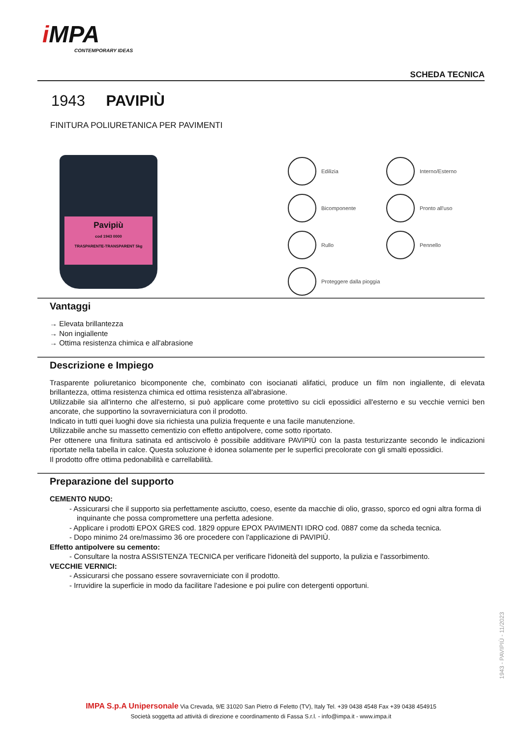i MPA
CONTEMPORARY IDEAS
SCHEDA TECNICA
1943 PAVIPIÙ
FINITURA POLIURETANICA PER PAVIMENTI
Pavipiù
cod 1943 0000
TRASPARENTE-TRANSPARENT 5kg
Edilizia
Interno/Esterno
Bicomponente
Pronto all'uso
Rullo
Pennello
Proteggere dalla pioggia
Vantaggi
→ Elevata brillantezza
→ Non ingiallente
→ Ottima resistenza chimica e all'abrasione
Descrizione e Impiego
Trasparente poliuretanico bicomponente che, combinato con isocianati alifatici, produce un film non ingiallente, di elevata brillantezza, ottima resistenza chimica ed ottima resistenza all'abrasione.
Utilizzabile sia all'interno che all'esterno, si può applicare come protettivo su cicli epossidici all'esterno e su vecchie vernici ben ancorate, che supportino la sovraverniciatura con il prodotto.
Indicato in tutti quei luoghi dove sia richiesta una pulizia frequente e una facile manutenzione.
Utilizzabile anche su massetto cementizio con effetto antipolvere, come sotto riportato.
Per ottenere una finitura satinata ed antiscivolo è possibile additivare PAVIPIÙ con la pasta testurizzante secondo le indicazioni riportate nella tabella in calce. Questa soluzione è idonea solamente per le superfici precolorate con gli smalti epossidici.
Il prodotto offre ottima pedonabilità e carrellabilità.
Preparazione del supporto
CEMENTO NUDO:
- Assicurarsi che il supporto sia perfettamente asciutto, coeso, esente da macchie di olio, grasso, sporco ed ogni altra forma di inquinante che possa compromettere una perfetta adesione.
- Applicare i prodotti EPOX GRES cod. 1829 oppure EPOX PAVIMENTI IDRO cod. 0887 come da scheda tecnica.
- Dopo minimo 24 ore/massimo 36 ore procedere con l'applicazione di PAVIPIÙ.
Effetto antipolvere su cemento:
- Consultare la nostra ASSISTENZA TECNICA per verificare l'idoneità del supporto, la pulizia e l'assorbimento.
VECCHIE VERNICI:
- Assicurarsi che possano essere sovraverniciate con il prodotto.
- Irruvidire la superficie in modo da facilitare l'adesione e poi pulire con detergenti opportuni.
1943 - PAVIPIÙ - 11/2023
IMPA S.p.A Unipersonale Via Crevada, 9/E 31020 San Pietro di Feletto (TV), Italy Tel. +39 0438 4548 Fax +39 0438 454915
Società soggetta ad attività di direzione e coordinamento di Fassa S.r.l. - info@impa.it - www.impa.it